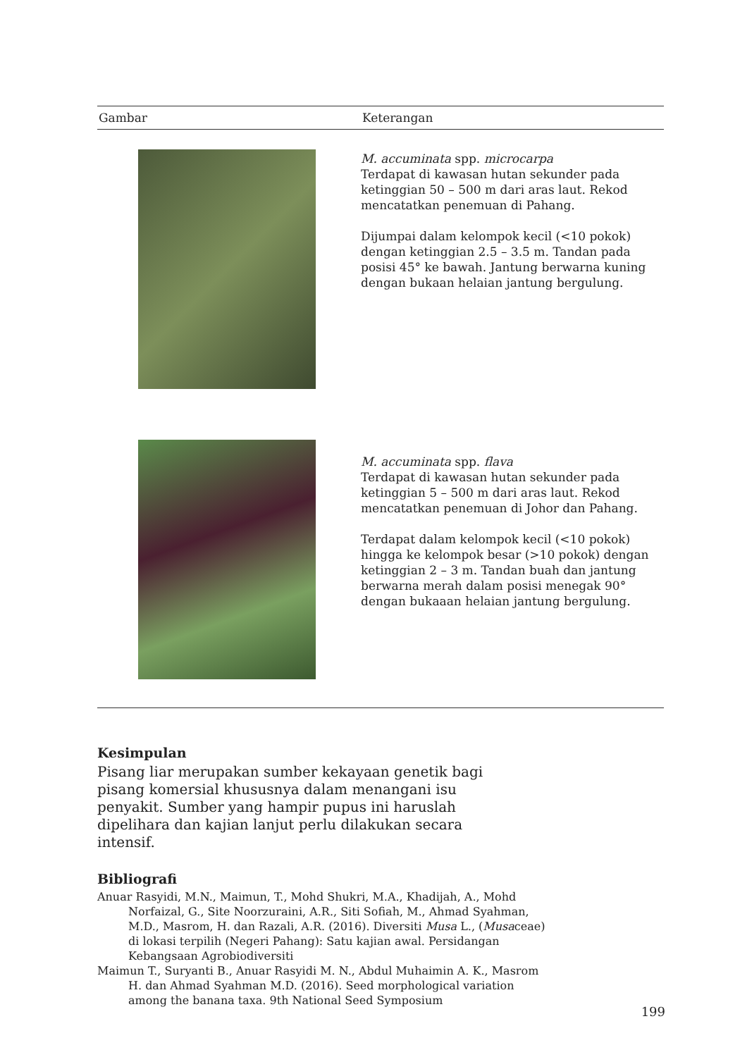| Gambar | Keterangan |
| --- | --- |
| | M. accuminata spp. microcarpa Terdapat di kawasan hutan sekunder pada ketinggian 50 – 500 m dari aras laut. Rekod mencatatkan penemuan di Pahang. Dijumpai dalam kelompok kecil (<10 pokok) dengan ketinggian 2.5 – 3.5 m. Tandan pada posisi 45° ke bawah. Jantung berwarna kuning dengan bukaan helaian jantung bergulung. |
| | M. accuminata spp. flava Terdapat di kawasan hutan sekunder pada ketinggian 5 – 500 m dari aras laut. Rekod mencatatkan penemuan di Johor dan Pahang. Terdapat dalam kelompok kecil (<10 pokok) hingga ke kelompok besar (>10 pokok) dengan ketinggian 2 – 3 m. Tandan buah dan jantung berwarna merah dalam posisi menegak 90° dengan bukaaan helaian jantung bergulung. |
Kesimpulan
Pisang liar merupakan sumber kekayaan genetik bagi pisang komersial khususnya dalam menangani isu penyakit. Sumber yang hampir pupus ini haruslah dipelihara dan kajian lanjut perlu dilakukan secara intensif.
Bibliografi
Anuar Rasyidi, M.N., Maimun, T., Mohd Shukri, M.A., Khadijah, A., Mohd Norfaizal, G., Site Noorzuraini, A.R., Siti Sofiah, M., Ahmad Syahman, M.D., Masrom, H. dan Razali, A.R. (2016). Diversiti Musa L., (Musaceae) di lokasi terpilih (Negeri Pahang): Satu kajian awal. Persidangan Kebangsaan Agrobiodiversiti
Maimun T., Suryanti B., Anuar Rasyidi M. N., Abdul Muhaimin A. K., Masrom H. dan Ahmad Syahman M.D. (2016). Seed morphological variation among the banana taxa. 9th National Seed Symposium
199